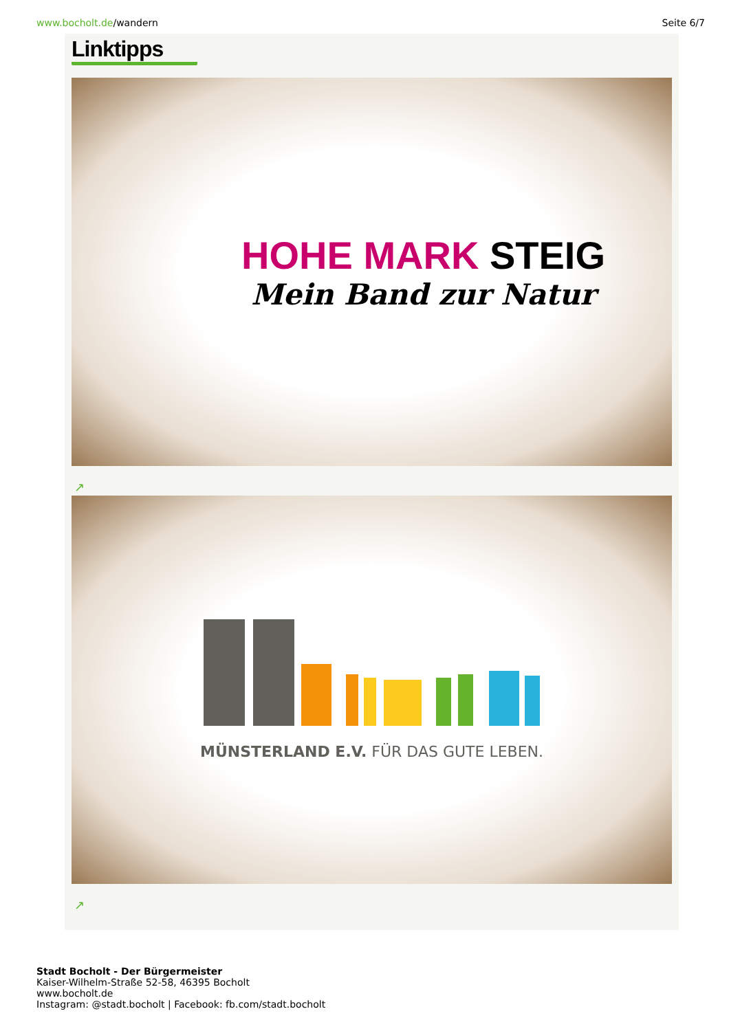www.bocholt.de/wandern Seite 6/7
Linktipps
HOHE MARK STEIG
Mein Band zur Natur
↗
MÜNSTERLAND E.V. FÜR DAS GUTE LEBEN.
↗
Stadt Bocholt - Der Bürgermeister
Kaiser-Wilhelm-Straße 52-58, 46395 Bocholt
www.bocholt.de
Instagram: @stadt.bocholt | Facebook: fb.com/stadt.bocholt